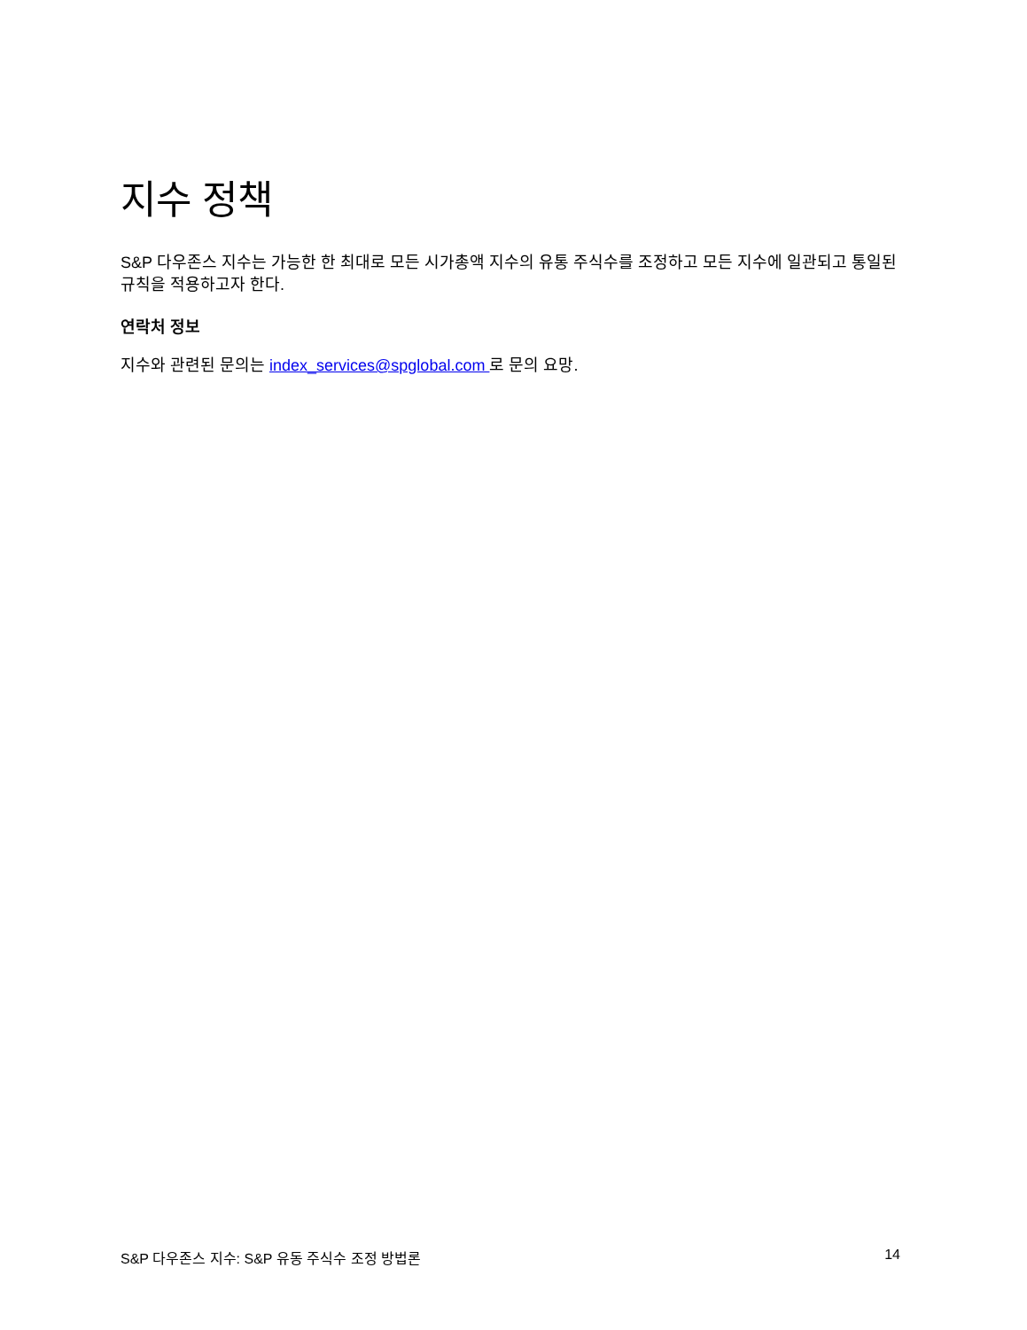지수 정책
S&P 다우존스 지수는 가능한 한 최대로 모든 시가총액 지수의 유통 주식수를 조정하고 모든 지수에 일관되고 통일된 규칙을 적용하고자 한다.
연락처 정보
지수와 관련된 문의는 index_services@spglobal.com 로 문의 요망.
S&P 다우존스 지수: S&P 유동 주식수 조정 방법론 14